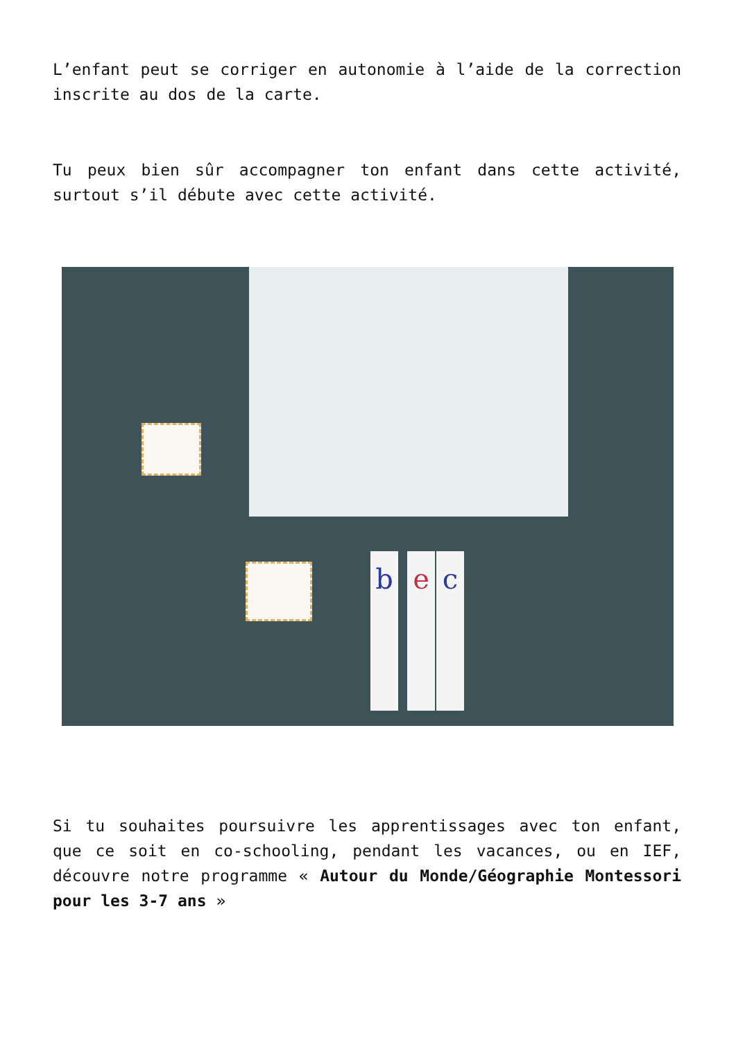L’enfant peut se corriger en autonomie à l’aide de la correction inscrite au dos de la carte.
Tu peux bien sûr accompagner ton enfant dans cette activité, surtout s’il débute avec cette activité.
b e c
Si tu souhaites poursuivre les apprentissages avec ton enfant, que ce soit en co-schooling, pendant les vacances, ou en IEF, découvre notre programme « Autour du Monde/Géographie Montessori pour les 3-7 ans »